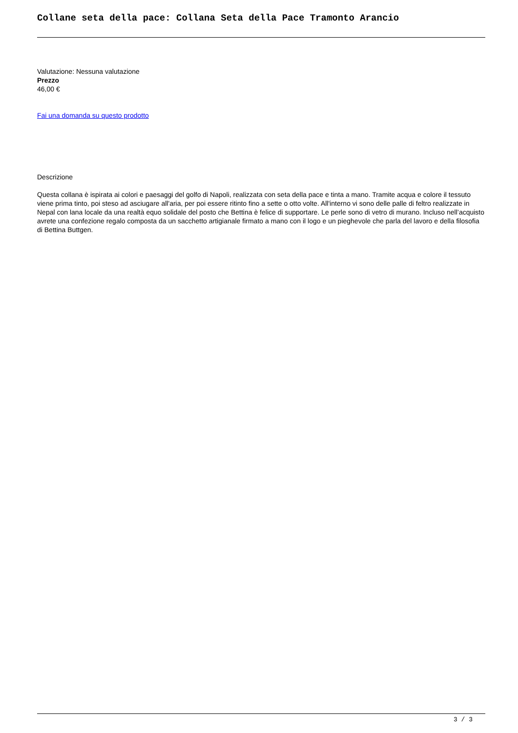Collane seta della pace: Collana Seta della Pace Tramonto Arancio
Valutazione: Nessuna valutazione
Prezzo
46,00 €
Fai una domanda su questo prodotto
Descrizione
Questa collana è ispirata ai colori e paesaggi del golfo di Napoli, realizzata con seta della pace e tinta a mano. Tramite acqua e colore il tessuto viene prima tinto, poi steso ad asciugare all'aria, per poi essere ritinto fino a sette o otto volte. All'interno vi sono delle palle di feltro realizzate in Nepal con lana locale da una realtà equo solidale del posto che Bettina è felice di supportare. Le perle sono di vetro di murano. Incluso nell’acquisto avrete una confezione regalo composta da un sacchetto artigianale firmato a mano con il logo e un pieghevole che parla del lavoro e della filosofia di Bettina Buttgen.
3 / 3